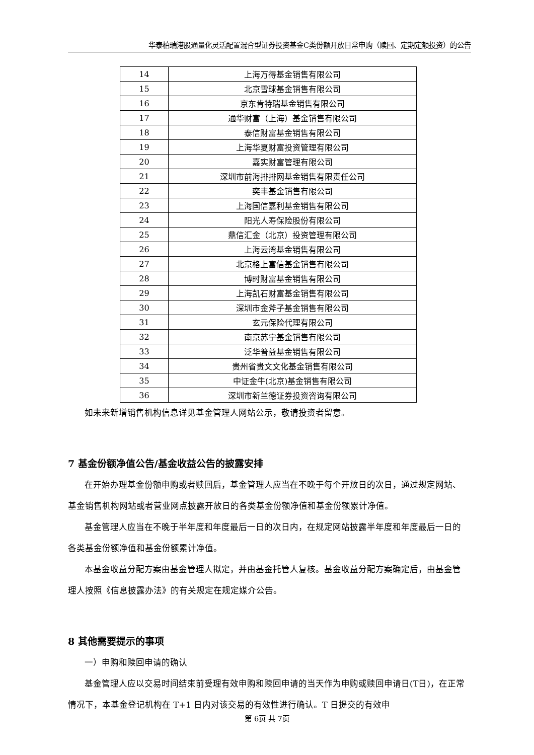华泰柏瑞港股通量化灵活配置混合型证券投资基金C类份额开放日常申购（赎回、定期定额投资）的公告
| 14 | 上海万得基金销售有限公司 |
| 15 | 北京雪球基金销售有限公司 |
| 16 | 京东肯特瑞基金销售有限公司 |
| 17 | 通华财富（上海）基金销售有限公司 |
| 18 | 泰信财富基金销售有限公司 |
| 19 | 上海华夏财富投资管理有限公司 |
| 20 | 嘉实财富管理有限公司 |
| 21 | 深圳市前海排排网基金销售有限责任公司 |
| 22 | 奕丰基金销售有限公司 |
| 23 | 上海国信嘉利基金销售有限公司 |
| 24 | 阳光人寿保险股份有限公司 |
| 25 | 鼎信汇金（北京）投资管理有限公司 |
| 26 | 上海云湾基金销售有限公司 |
| 27 | 北京格上富信基金销售有限公司 |
| 28 | 博时财富基金销售有限公司 |
| 29 | 上海凯石财富基金销售有限公司 |
| 30 | 深圳市金斧子基金销售有限公司 |
| 31 | 玄元保险代理有限公司 |
| 32 | 南京苏宁基金销售有限公司 |
| 33 | 泛华普益基金销售有限公司 |
| 34 | 贵州省贵文文化基金销售有限公司 |
| 35 | 中证金牛(北京)基金销售有限公司 |
| 36 | 深圳市新兰德证券投资咨询有限公司 |
如未来新增销售机构信息详见基金管理人网站公示，敬请投资者留意。
7 基金份额净值公告/基金收益公告的披露安排
在开始办理基金份额申购或者赎回后，基金管理人应当在不晚于每个开放日的次日，通过规定网站、基金销售机构网站或者营业网点披露开放日的各类基金份额净值和基金份额累计净值。
基金管理人应当在不晚于半年度和年度最后一日的次日内，在规定网站披露半年度和年度最后一日的各类基金份额净值和基金份额累计净值。
本基金收益分配方案由基金管理人拟定，并由基金托管人复核。基金收益分配方案确定后，由基金管理人按照《信息披露办法》的有关规定在规定媒介公告。
8 其他需要提示的事项
一）申购和赎回申请的确认
基金管理人应以交易时间结束前受理有效申购和赎回申请的当天作为申购或赎回申请日(T日)，在正常情况下，本基金登记机构在 T+1 日内对该交易的有效性进行确认。T 日提交的有效申
第 6页 共 7页